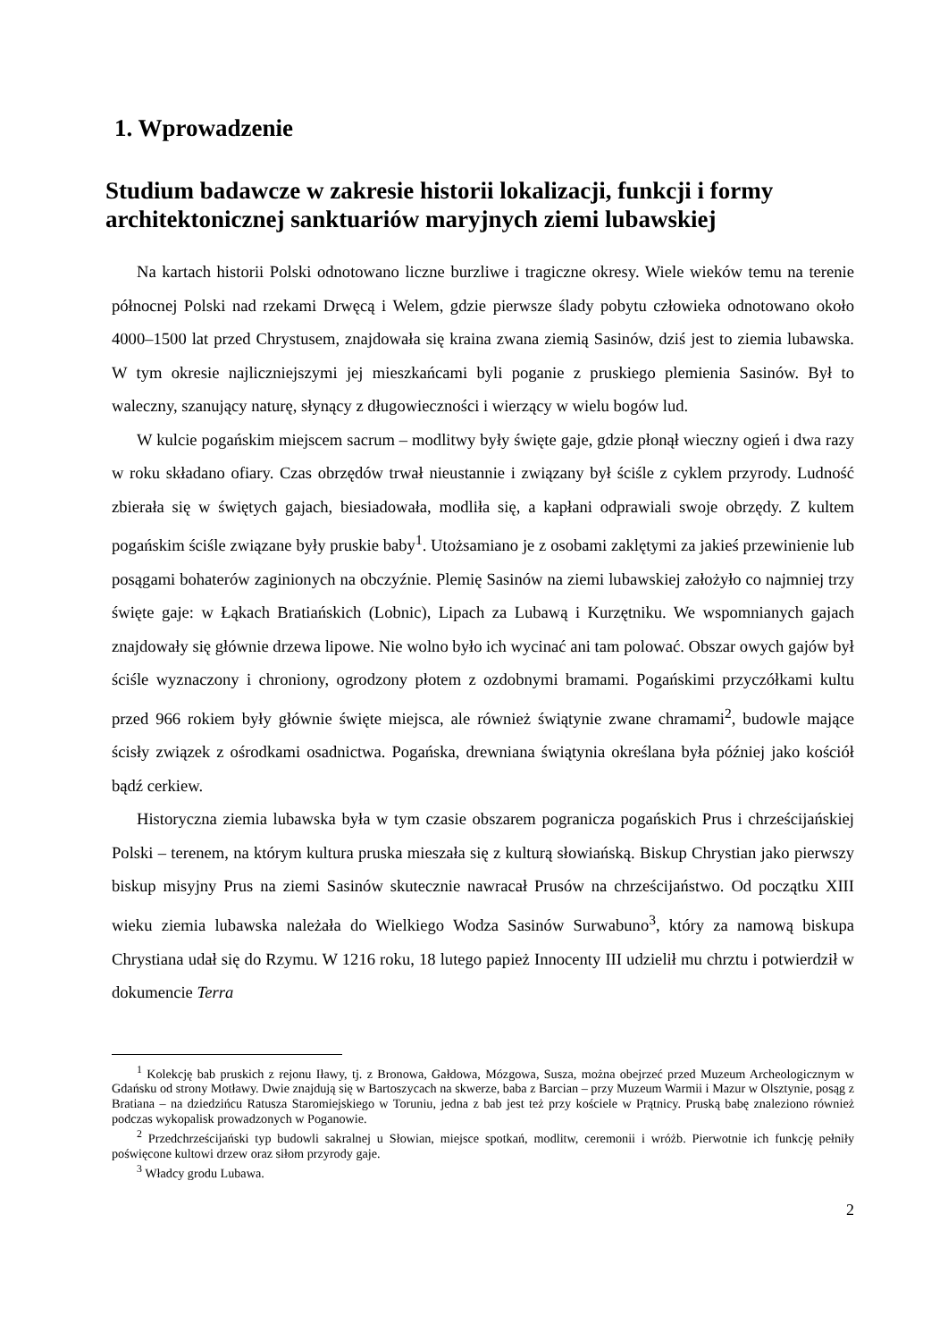1. Wprowadzenie
Studium badawcze w zakresie historii lokalizacji, funkcji i formy architektonicznej sanktuariów maryjnych ziemi lubawskiej
Na kartach historii Polski odnotowano liczne burzliwe i tragiczne okresy. Wiele wieków temu na terenie północnej Polski nad rzekami Drwęcą i Welem, gdzie pierwsze ślady pobytu człowieka odnotowano około 4000–1500 lat przed Chrystusem, znajdowała się kraina zwana ziemią Sasinów, dziś jest to ziemia lubawska. W tym okresie najliczniejszymi jej mieszkańcami byli poganie z pruskiego plemienia Sasinów. Był to waleczny, szanujący naturę, słynący z długowieczności i wierzący w wielu bogów lud.
W kulcie pogańskim miejscem sacrum – modlitwy były święte gaje, gdzie płonął wieczny ogień i dwa razy w roku składano ofiary. Czas obrzędów trwał nieustannie i związany był ściśle z cyklem przyrody. Ludność zbierała się w świętych gajach, biesiadowała, modliła się, a kapłani odprawiali swoje obrzędy. Z kultem pogańskim ściśle związane były pruskie baby<sup>1</sup>. Utożsamiano je z osobami zaklętymi za jakieś przewinienie lub posągami bohaterów zaginionych na obczyźnie. Plemię Sasinów na ziemi lubawskiej założyło co najmniej trzy święte gaje: w Łąkach Bratiańskich (Lobnic), Lipach za Lubawą i Kurzętniku. We wspomnianych gajach znajdowały się głównie drzewa lipowe. Nie wolno było ich wycinać ani tam polować. Obszar owych gajów był ściśle wyznaczony i chroniony, ogrodzony płotem z ozdobnymi bramami. Pogańskimi przyczółkami kultu przed 966 rokiem były głównie święte miejsca, ale również świątynie zwane chramami<sup>2</sup>, budowle mające ścisły związek z ośrodkami osadnictwa. Pogańska, drewniana świątynia określana była później jako kościół bądź cerkiew.
Historyczna ziemia lubawska była w tym czasie obszarem pogranicza pogańskich Prus i chrześcijańskiej Polski – terenem, na którym kultura pruska mieszała się z kulturą słowiańską. Biskup Chrystian jako pierwszy biskup misyjny Prus na ziemi Sasinów skutecznie nawracał Prusów na chrześcijaństwo. Od początku XIII wieku ziemia lubawska należała do Wielkiego Wodza Sasinów Surwabuno<sup>3</sup>, który za namową biskupa Chrystiana udał się do Rzymu. W 1216 roku, 18 lutego papież Innocenty III udzielił mu chrztu i potwierdził w dokumencie Terra
<sup>1</sup> Kolekcję bab pruskich z rejonu Iławy, tj. z Bronowa, Gałdowa, Mózgowa, Susza, można obejrzeć przed Muzeum Archeologicznym w Gdańsku od strony Motławy. Dwie znajdują się w Bartoszycach na skwerze, baba z Barcian – przy Muzeum Warmii i Mazur w Olsztynie, posąg z Bratiana – na dziedzińcu Ratusza Staromiejskiego w Toruniu, jedna z bab jest też przy kościele w Prątnicy. Pruską babę znaleziono również podczas wykopalisk prowadzonych w Poganowie.
<sup>2</sup> Przedchrześcijański typ budowli sakralnej u Słowian, miejsce spotkań, modlitw, ceremonii i wróżb. Pierwotnie ich funkcję pełniły poświęcone kultowi drzew oraz siłom przyrody gaje.
<sup>3</sup> Władcy grodu Lubawa.
2